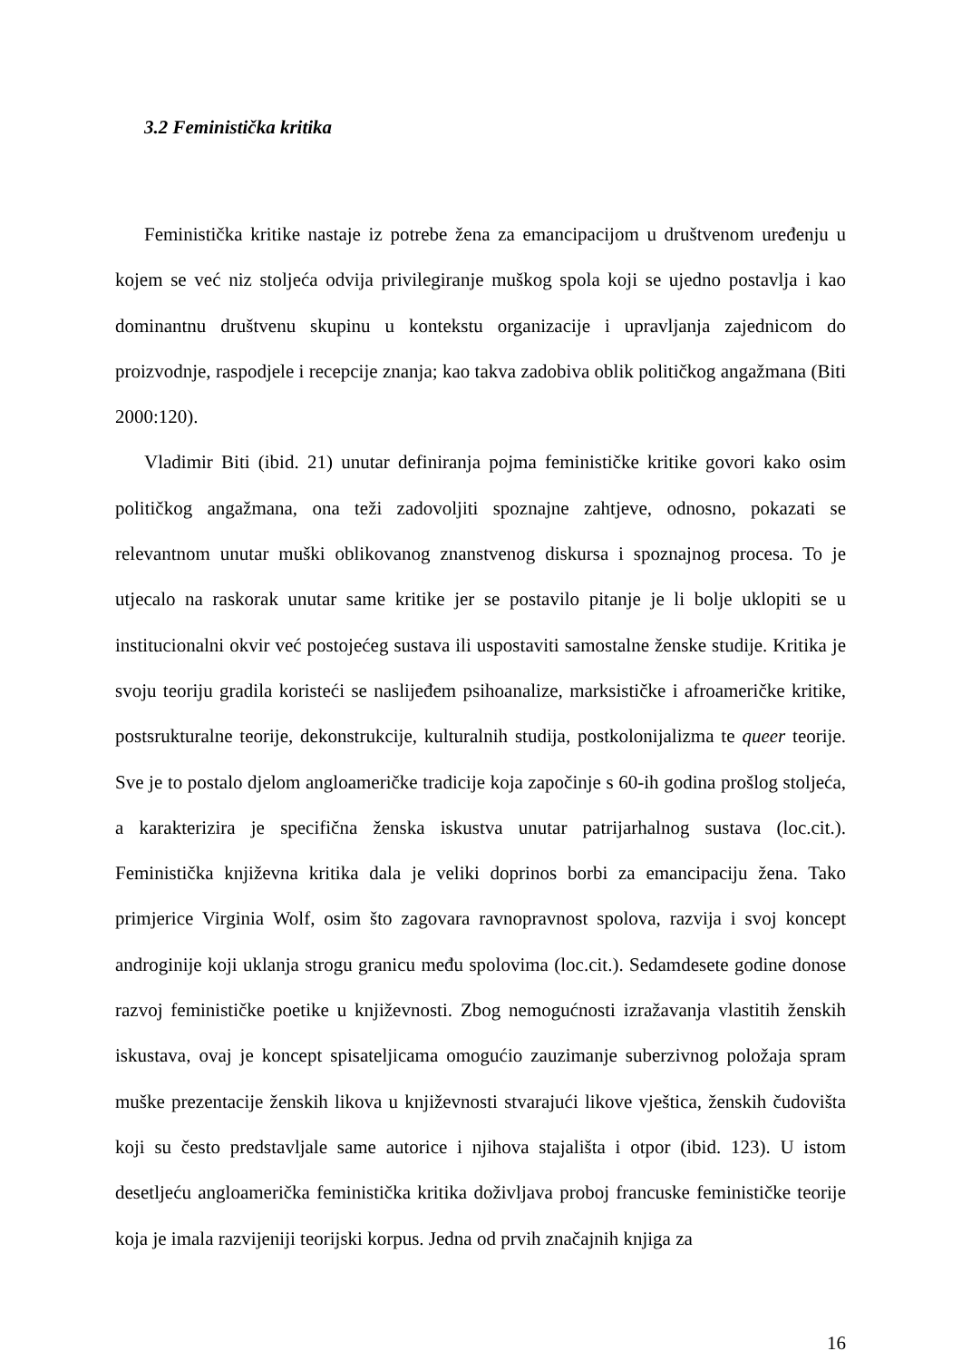3.2 Feministička kritika
Feministička kritike nastaje iz potrebe žena za emancipacijom u društvenom uređenju u kojem se već niz stoljeća odvija privilegiranje muškog spola koji se ujedno postavlja i kao dominantnu društvenu skupinu u kontekstu organizacije i upravljanja zajednicom do proizvodnje, raspodjele i recepcije znanja; kao takva zadobiva oblik političkog angažmana (Biti 2000:120).
Vladimir Biti (ibid. 21) unutar definiranja pojma feminističke kritike govori kako osim političkog angažmana, ona teži zadovoljiti spoznajne zahtjeve, odnosno, pokazati se relevantnom unutar muški oblikovanog znanstvenog diskursa i spoznajnog procesa. To je utjecalo na raskorak unutar same kritike jer se postavilo pitanje je li bolje uklopiti se u institucionalni okvir već postojećeg sustava ili uspostaviti samostalne ženske studije. Kritika je svoju teoriju gradila koristeći se naslijeđem psihoanalize, marksističke i afroameričke kritike, postsrukturalne teorije, dekonstrukcije, kulturalnih studija, postkolonijalizma te queer teorije. Sve je to postalo djelom angloameričke tradicije koja započinje s 60-ih godina prošlog stoljeća, a karakterizira je specifična ženska iskustva unutar patrijarhalnog sustava (loc.cit.). Feministička književna kritika dala je veliki doprinos borbi za emancipaciju žena. Tako primjerice Virginia Wolf, osim što zagovara ravnopravnost spolova, razvija i svoj koncept androginije koji uklanja strogu granicu među spolovima (loc.cit.). Sedamdesete godine donose razvoj feminističke poetike u književnosti. Zbog nemogućnosti izražavanja vlastitih ženskih iskustava, ovaj je koncept spisateljicama omogućio zauzimanje suberzivnog položaja spram muške prezentacije ženskih likova u književnosti stvarajući likove vještica, ženskih čudovišta koji su često predstavljale same autorice i njihova stajališta i otpor (ibid. 123). U istom desetljeću angloamerička feministička kritika doživljava proboj francuske feminističke teorije koja je imala razvijeniji teorijski korpus. Jedna od prvih značajnih knjiga za
16